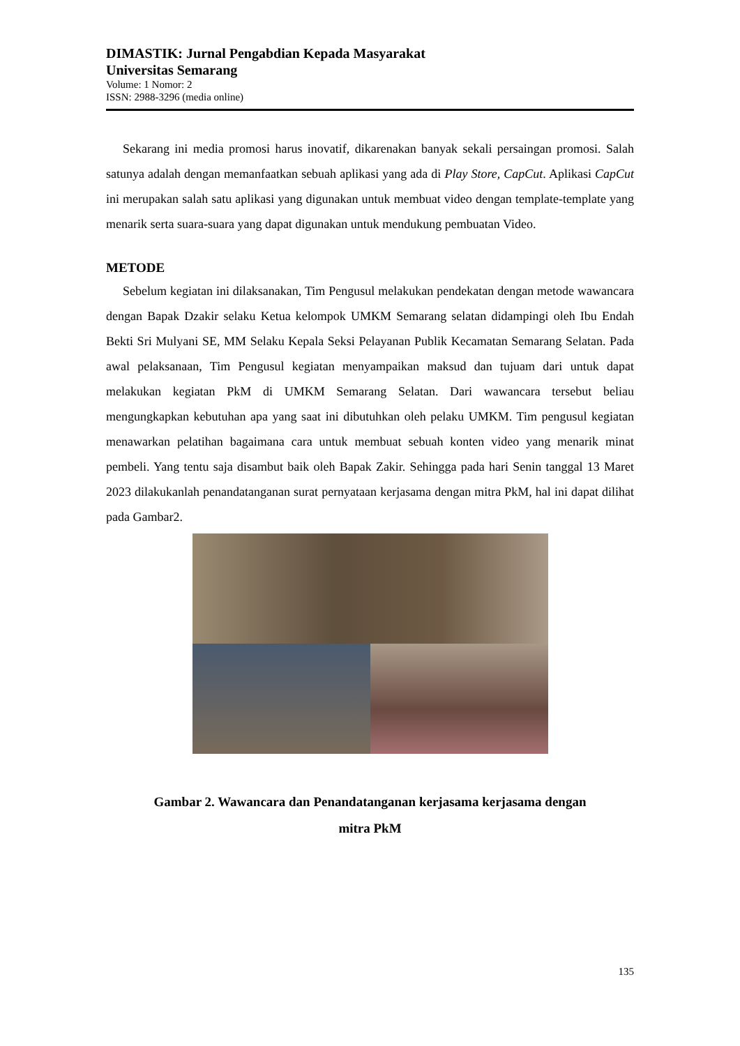DIMASTIK: Jurnal Pengabdian Kepada Masyarakat
Universitas Semarang
Volume: 1 Nomor: 2
ISSN: 2988-3296 (media online)
Sekarang ini media promosi harus inovatif, dikarenakan banyak sekali persaingan promosi. Salah satunya adalah dengan memanfaatkan sebuah aplikasi yang ada di Play Store, CapCut. Aplikasi CapCut ini merupakan salah satu aplikasi yang digunakan untuk membuat video dengan template-template yang menarik serta suara-suara yang dapat digunakan untuk mendukung pembuatan Video.
METODE
Sebelum kegiatan ini dilaksanakan, Tim Pengusul melakukan pendekatan dengan metode wawancara dengan Bapak Dzakir selaku Ketua kelompok UMKM Semarang selatan didampingi oleh Ibu Endah Bekti Sri Mulyani SE, MM Selaku Kepala Seksi Pelayanan Publik Kecamatan Semarang Selatan. Pada awal pelaksanaan, Tim Pengusul kegiatan menyampaikan maksud dan tujuam dari untuk dapat melakukan kegiatan PkM di UMKM Semarang Selatan. Dari wawancara tersebut beliau mengungkapkan kebutuhan apa yang saat ini dibutuhkan oleh pelaku UMKM. Tim pengusul kegiatan menawarkan pelatihan bagaimana cara untuk membuat sebuah konten video yang menarik minat pembeli. Yang tentu saja disambut baik oleh Bapak Zakir. Sehingga pada hari Senin tanggal 13 Maret 2023 dilakukanlah penandatanganan surat pernyataan kerjasama dengan mitra PkM, hal ini dapat dilihat pada Gambar2.
Gambar 2. Wawancara dan Penandatanganan kerjasama kerjasama dengan
mitra PkM
135